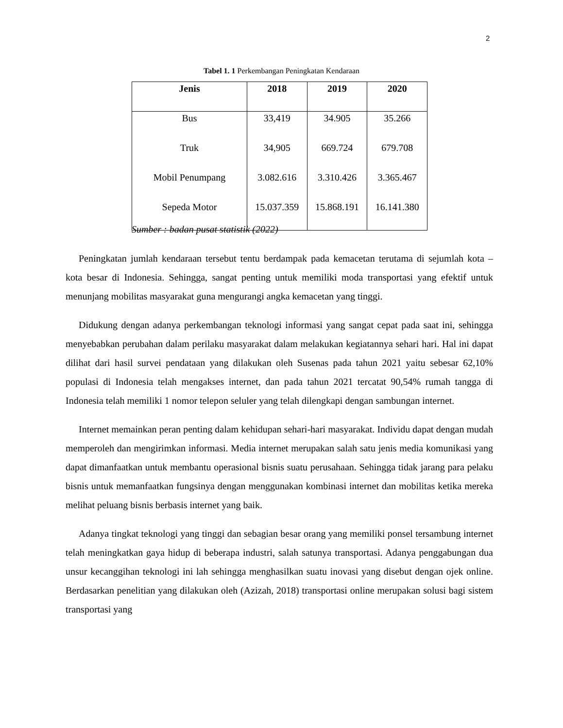2
Tabel 1. 1 Perkembangan Peningkatan Kendaraan
| Jenis | 2018 | 2019 | 2020 |
| --- | --- | --- | --- |
| Bus | 33,419 | 34.905 | 35.266 |
| Truk | 34,905 | 669.724 | 679.708 |
| Mobil Penumpang | 3.082.616 | 3.310.426 | 3.365.467 |
| Sepeda Motor | 15.037.359 | 15.868.191 | 16.141.380 |
Sumber : badan pusat statistik (2022)
Peningkatan jumlah kendaraan tersebut tentu berdampak pada kemacetan terutama di sejumlah kota – kota besar di Indonesia. Sehingga, sangat penting untuk memiliki moda transportasi yang efektif untuk menunjang mobilitas masyarakat guna mengurangi angka kemacetan yang tinggi.
Didukung dengan adanya perkembangan teknologi informasi yang sangat cepat pada saat ini, sehingga menyebabkan perubahan dalam perilaku masyarakat dalam melakukan kegiatannya sehari hari. Hal ini dapat dilihat dari hasil survei pendataan yang dilakukan oleh Susenas pada tahun 2021 yaitu sebesar 62,10% populasi di Indonesia telah mengakses internet, dan pada tahun 2021 tercatat 90,54% rumah tangga di Indonesia telah memiliki 1 nomor telepon seluler yang telah dilengkapi dengan sambungan internet.
Internet memainkan peran penting dalam kehidupan sehari-hari masyarakat. Individu dapat dengan mudah memperoleh dan mengirimkan informasi. Media internet merupakan salah satu jenis media komunikasi yang dapat dimanfaatkan untuk membantu operasional bisnis suatu perusahaan. Sehingga tidak jarang para pelaku bisnis untuk memanfaatkan fungsinya dengan menggunakan kombinasi internet dan mobilitas ketika mereka melihat peluang bisnis berbasis internet yang baik.
Adanya tingkat teknologi yang tinggi dan sebagian besar orang yang memiliki ponsel tersambung internet telah meningkatkan gaya hidup di beberapa industri, salah satunya transportasi. Adanya penggabungan dua unsur kecanggihan teknologi ini lah sehingga menghasilkan suatu inovasi yang disebut dengan ojek online. Berdasarkan penelitian yang dilakukan oleh (Azizah, 2018) transportasi online merupakan solusi bagi sistem transportasi yang